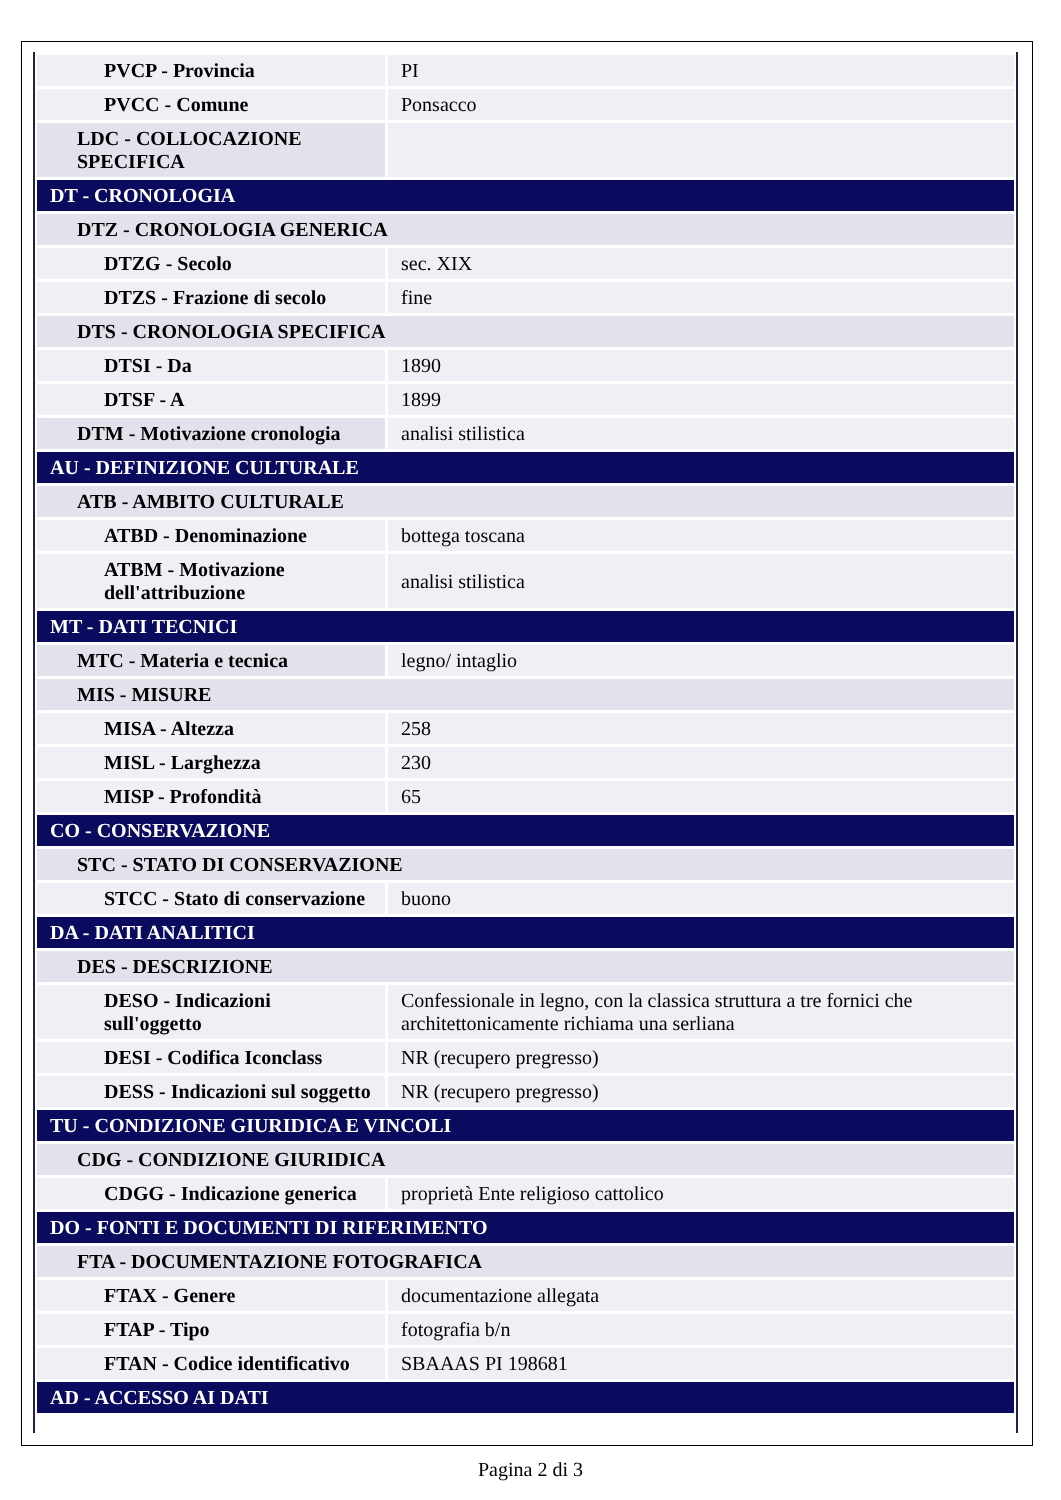| PVCP - Provincia | PI |
| PVCC - Comune | Ponsacco |
| LDC - COLLOCAZIONE SPECIFICA | |
| DT - CRONOLOGIA | |
| DTZ - CRONOLOGIA GENERICA | |
| DTZG - Secolo | sec. XIX |
| DTZS - Frazione di secolo | fine |
| DTS - CRONOLOGIA SPECIFICA | |
| DTSI - Da | 1890 |
| DTSF - A | 1899 |
| DTM - Motivazione cronologia | analisi stilistica |
| AU - DEFINIZIONE CULTURALE | |
| ATB - AMBITO CULTURALE | |
| ATBD - Denominazione | bottega toscana |
| ATBM - Motivazione dell'attribuzione | analisi stilistica |
| MT - DATI TECNICI | |
| MTC - Materia e tecnica | legno/ intaglio |
| MIS - MISURE | |
| MISA - Altezza | 258 |
| MISL - Larghezza | 230 |
| MISP - Profondità | 65 |
| CO - CONSERVAZIONE | |
| STC - STATO DI CONSERVAZIONE | |
| STCC - Stato di conservazione | buono |
| DA - DATI ANALITICI | |
| DES - DESCRIZIONE | |
| DESO - Indicazioni sull'oggetto | Confessionale in legno, con la classica struttura a tre fornici che architettonicamente richiama una serliana |
| DESI - Codifica Iconclass | NR (recupero pregresso) |
| DESS - Indicazioni sul soggetto | NR (recupero pregresso) |
| TU - CONDIZIONE GIURIDICA E VINCOLI | |
| CDG - CONDIZIONE GIURIDICA | |
| CDGG - Indicazione generica | proprietà Ente religioso cattolico |
| DO - FONTI E DOCUMENTI DI RIFERIMENTO | |
| FTA - DOCUMENTAZIONE FOTOGRAFICA | |
| FTAX - Genere | documentazione allegata |
| FTAP - Tipo | fotografia b/n |
| FTAN - Codice identificativo | SBAAAS PI 198681 |
| AD - ACCESSO AI DATI | |
Pagina 2 di 3